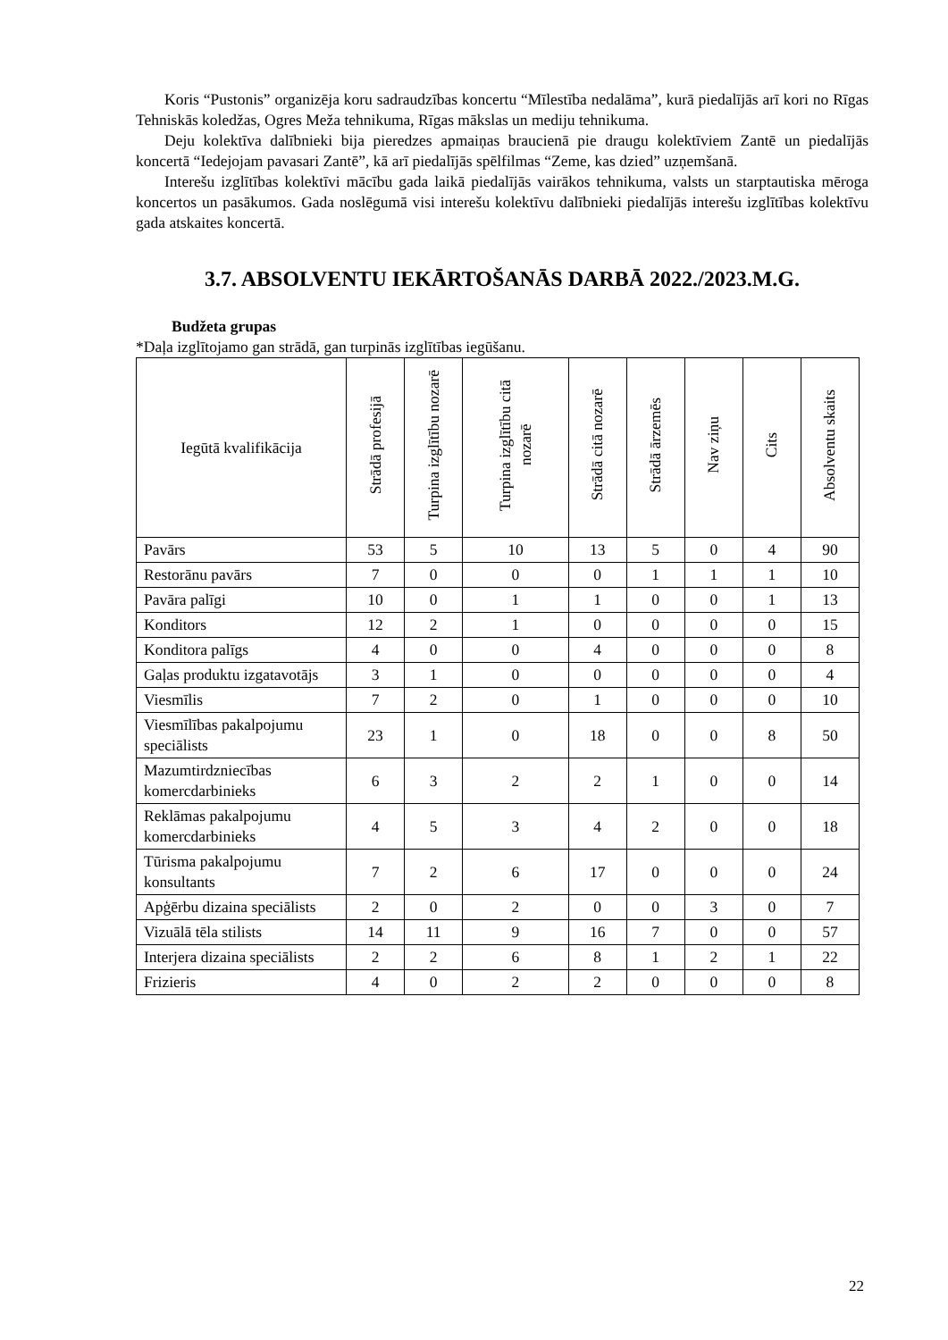Koris “Pustonis” organizēja koru sadraudzības koncertu “Mīlestība nedalāma”, kurā piedalījās arī kori no Rīgas Tehniskās koledžas, Ogres Meža tehnikuma, Rīgas mākslas un mediju tehnikuma.
Deju kolektīva dalībnieki bija pieredzes apmaiņas braucienā pie draugu kolektīviem Zantē un piedalījās koncertā “Iedejojam pavasari Zantē”, kā arī piedalījās spēlfilmas “Zeme, kas dzied” uzņemšanā.
Interešu izglītības kolektīvi mācību gada laikā piedalījās vairākos tehnikuma, valsts un starptautiska mēroga koncertos un pasākumos. Gada noslēgumā visi interešu kolektīvu dalībnieki piedalījās interešu izglītības kolektīvu gada atskaites koncertā.
3.7. ABSOLVENTU IEKĀRTOŠANĀS DARBĀ 2022./2023.M.G.
Budžeta grupas
*Daļa izglītojamo gan strādā, gan turpinās izglītības iegūšanu.
| Iegūtā kvalifikācija | Strādā profesijā | Turpina izglītību nozarē | Turpina izglītību citā nozarē | Strādā citā nozarē | Strādā ārzemēs | Nav ziņu | Cits | Absolventu skaits |
| --- | --- | --- | --- | --- | --- | --- | --- | --- |
| Pavārs | 53 | 5 | 10 | 13 | 5 | 0 | 4 | 90 |
| Restorānu pavārs | 7 | 0 | 0 | 0 | 1 | 1 | 1 | 10 |
| Pavāra palīgi | 10 | 0 | 1 | 1 | 0 | 0 | 1 | 13 |
| Konditors | 12 | 2 | 1 | 0 | 0 | 0 | 0 | 15 |
| Konditora palīgs | 4 | 0 | 0 | 4 | 0 | 0 | 0 | 8 |
| Gaļas produktu izgatavotājs | 3 | 1 | 0 | 0 | 0 | 0 | 0 | 4 |
| Viesmīlis | 7 | 2 | 0 | 1 | 0 | 0 | 0 | 10 |
| Viesmīlības pakalpojumu speciālists | 23 | 1 | 0 | 18 | 0 | 0 | 8 | 50 |
| Mazumtirdzniecības komercdarbinieks | 6 | 3 | 2 | 2 | 1 | 0 | 0 | 14 |
| Reklāmas pakalpojumu komercdarbinieks | 4 | 5 | 3 | 4 | 2 | 0 | 0 | 18 |
| Tūrisma pakalpojumu konsultants | 7 | 2 | 6 | 17 | 0 | 0 | 0 | 24 |
| Apģērbu dizaina speciālists | 2 | 0 | 2 | 0 | 0 | 3 | 0 | 7 |
| Vizuālā tēla stilists | 14 | 11 | 9 | 16 | 7 | 0 | 0 | 57 |
| Interjera dizaina speciālists | 2 | 2 | 6 | 8 | 1 | 2 | 1 | 22 |
| Frizieris | 4 | 0 | 2 | 2 | 0 | 0 | 0 | 8 |
22